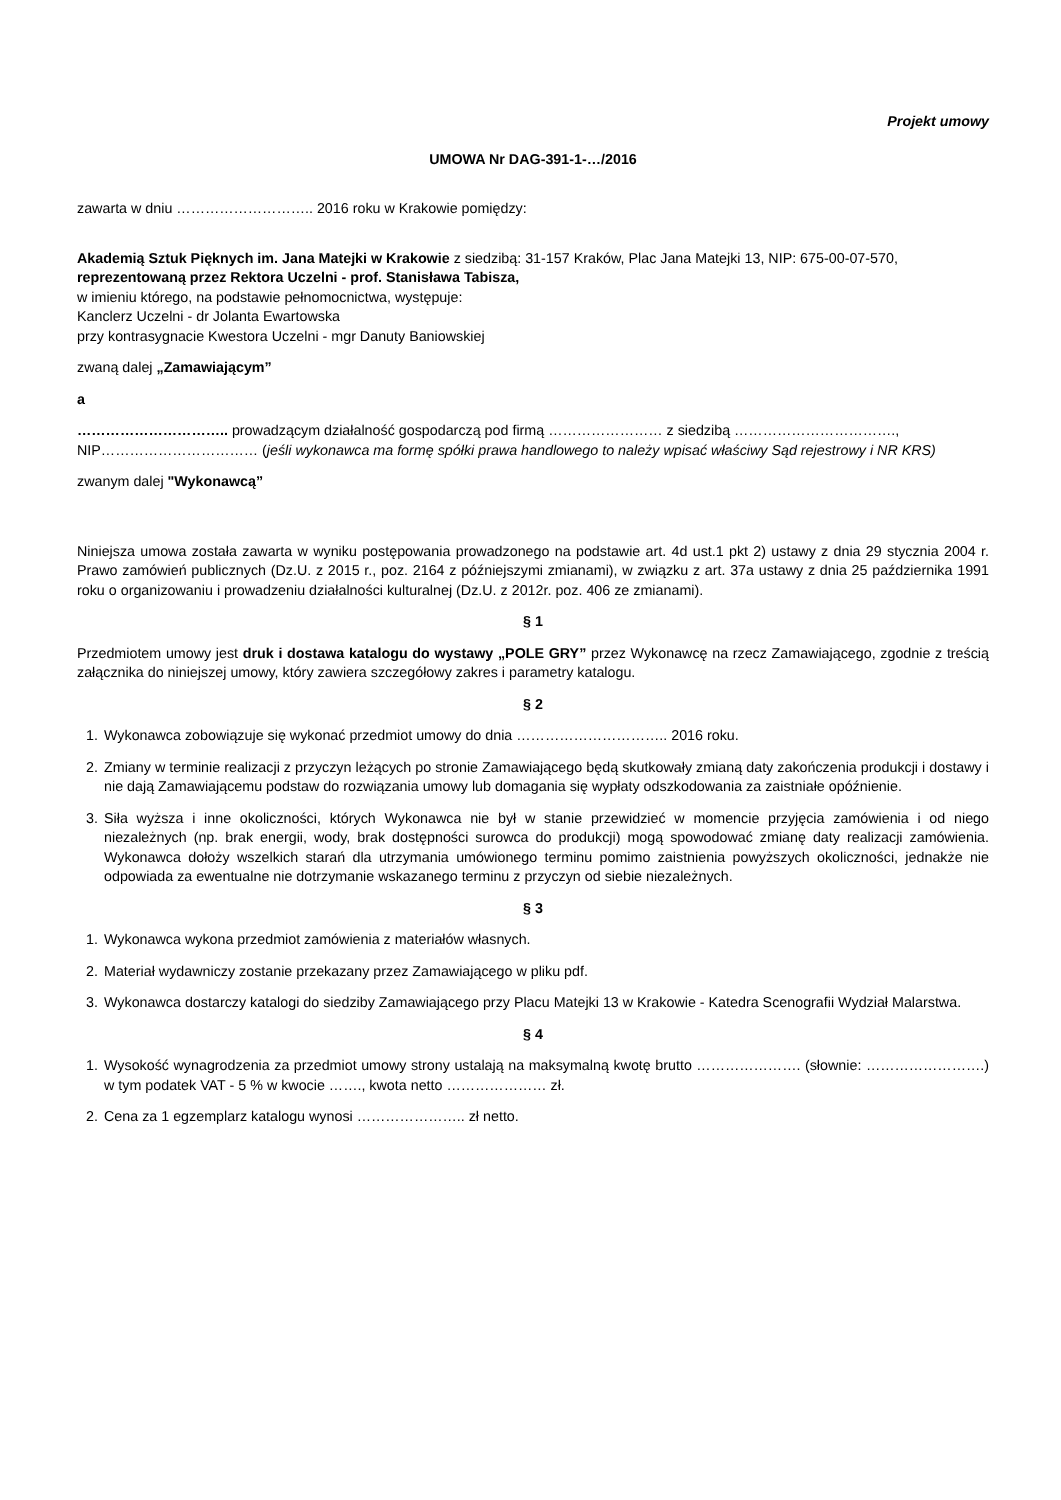Projekt umowy
UMOWA Nr DAG-391-1-…/2016
zawarta w dniu ……………………….. 2016 roku w Krakowie pomiędzy:
Akademią Sztuk Pięknych im. Jana Matejki w Krakowie z siedzibą: 31-157 Kraków, Plac Jana Matejki 13, NIP: 675-00-07-570, reprezentowaną przez Rektora Uczelni - prof. Stanisława Tabisza,
w imieniu którego, na podstawie pełnomocnictwa, występuje:
Kanclerz Uczelni - dr Jolanta Ewartowska
przy kontrasygnacie Kwestora Uczelni - mgr Danuty Baniowskiej
zwaną dalej „Zamawiającym”
a
………………………….. prowadzącym działalność gospodarczą pod firmą …………………… z siedzibą ……………………………., NIP…………………………… (jeśli wykonawca ma formę spółki prawa handlowego to należy wpisać właściwy Sąd rejestrowy i NR KRS)
zwanym dalej "Wykonawcą”
Niniejsza umowa została zawarta w wyniku postępowania prowadzonego na podstawie art. 4d ust.1 pkt 2) ustawy z dnia 29 stycznia 2004 r. Prawo zamówień publicznych (Dz.U. z 2015 r., poz. 2164 z późniejszymi zmianami), w związku z art. 37a ustawy z dnia 25 października 1991 roku o organizowaniu i prowadzeniu działalności kulturalnej (Dz.U. z 2012r. poz. 406 ze zmianami).
§ 1
Przedmiotem umowy jest druk i dostawa katalogu do wystawy „POLE GRY” przez Wykonawcę na rzecz Zamawiającego, zgodnie z treścią załącznika do niniejszej umowy, który zawiera szczegółowy zakres i parametry katalogu.
§ 2
1. Wykonawca zobowiązuje się wykonać przedmiot umowy do dnia ………………………….. 2016 roku.
2. Zmiany w terminie realizacji z przyczyn leżących po stronie Zamawiającego będą skutkowały zmianą daty zakończenia produkcji i dostawy i nie dają Zamawiającemu podstaw do rozwiązania umowy lub domagania się wypłaty odszkodowania za zaistniałe opóźnienie.
3. Siła wyższa i inne okoliczności, których Wykonawca nie był w stanie przewidzieć w momencie przyjęcia zamówienia i od niego niezależnych (np. brak energii, wody, brak dostępności surowca do produkcji) mogą spowodować zmianę daty realizacji zamówienia. Wykonawca dołoży wszelkich starań dla utrzymania umówionego terminu pomimo zaistnienia powyższych okoliczności, jednakże nie odpowiada za ewentualne nie dotrzymanie wskazanego terminu z przyczyn od siebie niezależnych.
§ 3
1. Wykonawca wykona przedmiot zamówienia z materiałów własnych.
2. Materiał wydawniczy zostanie przekazany przez Zamawiającego w pliku pdf.
3. Wykonawca dostarczy katalogi do siedziby Zamawiającego przy Placu Matejki 13 w Krakowie - Katedra Scenografii Wydział Malarstwa.
§ 4
1. Wysokość wynagrodzenia za przedmiot umowy strony ustalają na maksymalną kwotę brutto …………………. (słownie: …………………….) w tym podatek VAT - 5 % w kwocie ……., kwota netto ………………… zł.
2. Cena za 1 egzemplarz katalogu wynosi ………………….. zł netto.